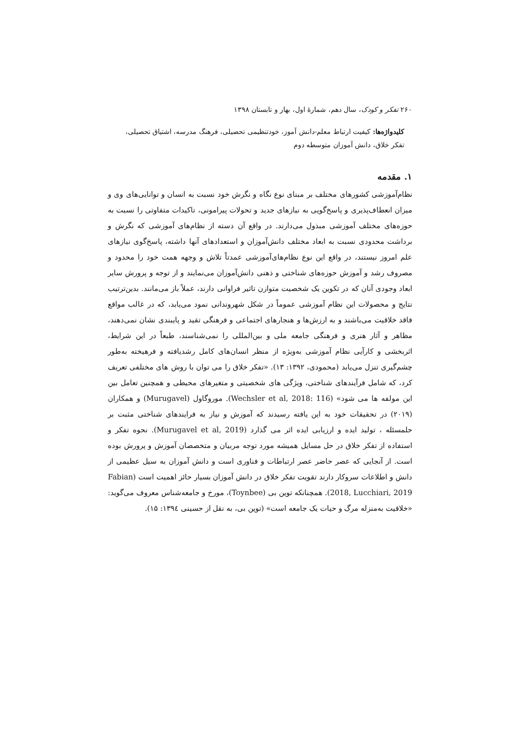۲۶۰ تفکر و کودک، سال دهم، شمارهٔ اول، بهار و تابستان ۱۳۹۸
کلیدواژه‌ها: کیفیت ارتباط معلم-دانش آموز، خودتنظیمی تحصیلی، فرهنگ مدرسه، اشتیاق تحصیلی، تفکر خلاق، دانش آموزان متوسطه دوم
۱. مقدمه
نظام‌آموزشی کشورهای مختلف بر مبنای نوع نگاه و نگرش خود نسبت به انسان و توانایی‌های وی و میزان انعطاف‌پذیری و پاسخ‌گویی به نیازهای جدید و تحولات پیرامونی، تاکیدات متفاوتی را نسبت به حوزه‌های مختلف آموزشی مبذول می‌دارند. در واقع آن دسته از نظام‌های آموزشی که نگرش و برداشت محدودی نسبت به ابعاد مختلف دانش‌آموزان و استعدادهای آنها داشته، پاسخ‌گوی نیازهای علم امروز نیستند، در واقع این نوع نظام‌های‌آموزشی عمدتاً تلاش و وجهه همت خود را محدود و مصروف رشد و آموزش حوزه‌های شناختی و ذهنی دانش‌آموزان می‌نمایند و از توجه و پرورش سایر ابعاد وجودی آنان که در تکوین یک شخصیت متوازن تاثیر فراوانی دارند، عملاً باز می‌مانند. بدین‌ترتیب نتایج و محصولات این نظام آموزشی عموماً در شکل شهروندانی نمود می‌یابد، که در غالب مواقع فاقد خلاقیت می‌باشند و به ارزش‌ها و هنجارهای اجتماعی و فرهنگی تقید و پایبندی نشان نمی‌دهند، مظاهر و آثار هنری و فرهنگی جامعه ملی و بین‌المللی را نمی‌شناسند، طبعاً در این شرایط، اثربخشی و کارآیی نظام آموزشی به‌ویژه از منظر انسان‌های کامل رشدیافته و فرهیخته به‌طور چشم‌گیری تنزل می‌یابد (محمودی، ۱۳۹۲: ۱۳). «تفکر خلاق را می توان با روش های مختلفی تعریف کرد، که شامل فرآیندهای شناختی، ویژگی های شخصیتی و متغیرهای محیطی و همچنین تعامل بین این مولفه ها می شود» (Wechsler et al, 2018: 116). موروگاول (Murugavel) و همکاران (۲۰۱۹) در تحقیقات خود به این یافته رسیدند که آموزش و نیاز به فرایندهای شناختی مثبت بر حلمسئله ، تولید ایده و ارزیابی ایده اثر می گذارد (Murugavel et al, 2019). نحوه تفکر و استفاده از تفکر خلاق در حل مسایل همیشه مورد توجه مربیان و متخصصان آموزش و پرورش بوده است. از آنجایی که عصر حاضر عصر ارتباطات و فناوری است و دانش آموزان به سیل عظیمی از دانش و اطلاعات سروکار دارند تقویت تفکر خلاق در دانش آموزان بسیار حائز اهمیت است (Fabian 2018, Lucchiari, 2019). همچنانکه توین بی (Toynbee)، مورخ و جامعه‌شناس معروف می‌گوید: «خلاقیت به‌منزله مرگ و حیات یک جامعه است» (توین بی، به نقل از حسینی ۱۳۹٤: ۱۵).